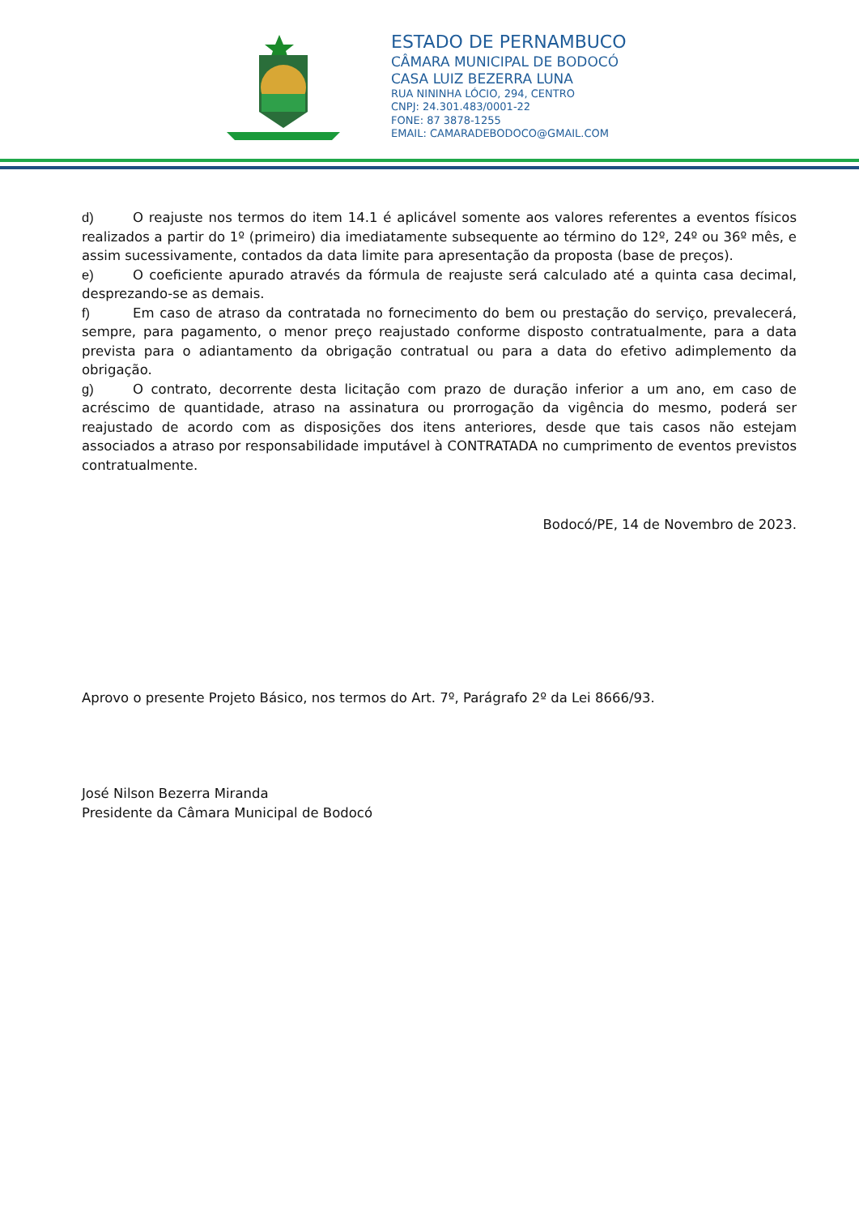ESTADO DE PERNAMBUCO
CÂMARA MUNICIPAL DE BODOCÓ
CASA LUIZ BEZERRA LUNA
RUA NININHA LÓCIO, 294, CENTRO
CNPJ: 24.301.483/0001-22
FONE: 87 3878-1255
EMAIL: CAMARADEBODOCO@GMAIL.COM
d) O reajuste nos termos do item 14.1 é aplicável somente aos valores referentes a eventos físicos realizados a partir do 1º (primeiro) dia imediatamente subsequente ao término do 12º, 24º ou 36º mês, e assim sucessivamente, contados da data limite para apresentação da proposta (base de preços).
e) O coeficiente apurado através da fórmula de reajuste será calculado até a quinta casa decimal, desprezando-se as demais.
f) Em caso de atraso da contratada no fornecimento do bem ou prestação do serviço, prevalecerá, sempre, para pagamento, o menor preço reajustado conforme disposto contratualmente, para a data prevista para o adiantamento da obrigação contratual ou para a data do efetivo adimplemento da obrigação.
g) O contrato, decorrente desta licitação com prazo de duração inferior a um ano, em caso de acréscimo de quantidade, atraso na assinatura ou prorrogação da vigência do mesmo, poderá ser reajustado de acordo com as disposições dos itens anteriores, desde que tais casos não estejam associados a atraso por responsabilidade imputável à CONTRATADA no cumprimento de eventos previstos contratualmente.
Bodocó/PE, 14 de Novembro de 2023.
Aprovo o presente Projeto Básico, nos termos do Art. 7º, Parágrafo 2º da Lei 8666/93.
José Nilson Bezerra Miranda
Presidente da Câmara Municipal de Bodocó